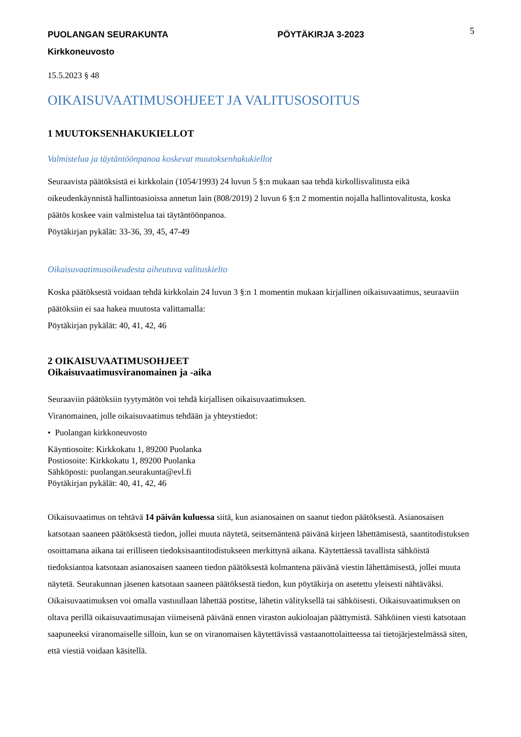PUOLANGAN SEURAKUNTA PÖYTÄKIRJA 3-2023
5
Kirkkoneuvosto
15.5.2023 § 48
OIKAISUVAATIMUSOHJEET JA VALITUSOSOITUS
1 MUUTOKSENHAKUKIELLOT
Valmistelua ja täytäntöönpanoa koskevat muutoksenhakukiellot
Seuraavista päätöksistä ei kirkkolain (1054/1993) 24 luvun 5 §:n mukaan saa tehdä kirkollisvalitusta eikä oikeudenkäynnistä hallintoasioissa annetun lain (808/2019) 2 luvun 6 §:n 2 momentin nojalla hallintovalitusta, koska päätös koskee vain valmistelua tai täytäntöönpanoa.
Pöytäkirjan pykälät: 33-36, 39, 45, 47-49
Oikaisuvaatimusoikeudesta aiheutuva valituskielto
Koska päätöksestä voidaan tehdä kirkkolain 24 luvun 3 §:n 1 momentin mukaan kirjallinen oikaisuvaatimus, seuraaviin päätöksiin ei saa hakea muutosta valittamalla:
Pöytäkirjan pykälät: 40, 41, 42, 46
2 OIKAISUVAATIMUSOHJEET
Oikaisuvaatimusviranomainen ja -aika
Seuraaviin päätöksiin tyytymätön voi tehdä kirjallisen oikaisuvaatimuksen.
Viranomainen, jolle oikaisuvaatimus tehdään ja yhteystiedot:
• Puolangan kirkkoneuvosto
Käyntiosoite: Kirkkokatu 1, 89200 Puolanka
Postiosoite: Kirkkokatu 1, 89200 Puolanka
Sähköposti: puolangan.seurakunta@evl.fi
Pöytäkirjan pykälät: 40, 41, 42, 46
Oikaisuvaatimus on tehtävä 14 päivän kuluessa siitä, kun asianosainen on saanut tiedon päätöksestä. Asianosaisen katsotaan saaneen päätöksestä tiedon, jollei muuta näytetä, seitsemäntenä päivänä kirjeen lähettämisestä, saantitodistuksen osoittamana aikana tai erilliseen tiedoksisaantitodistukseen merkittynä aikana. Käytettäessä tavallista sähköistä tiedoksiantoa katsotaan asianosaisen saaneen tiedon päätöksestä kolmantena päivänä viestin lähettämisestä, jollei muuta näytetä. Seurakunnan jäsenen katsotaan saaneen päätöksestä tiedon, kun pöytäkirja on asetettu yleisesti nähtäväksi.
Oikaisuvaatimuksen voi omalla vastuullaan lähettää postitse, lähetin välityksellä tai sähköisesti. Oikaisuvaatimuksen on oltava perillä oikaisuvaatimusajan viimeisenä päivänä ennen viraston aukioloajan päättymistä. Sähköinen viesti katsotaan saapuneeksi viranomaiselle silloin, kun se on viranomaisen käytettävissä vastaanottolaitteessa tai tietojärjestelmässä siten, että viestiä voidaan käsitellä.